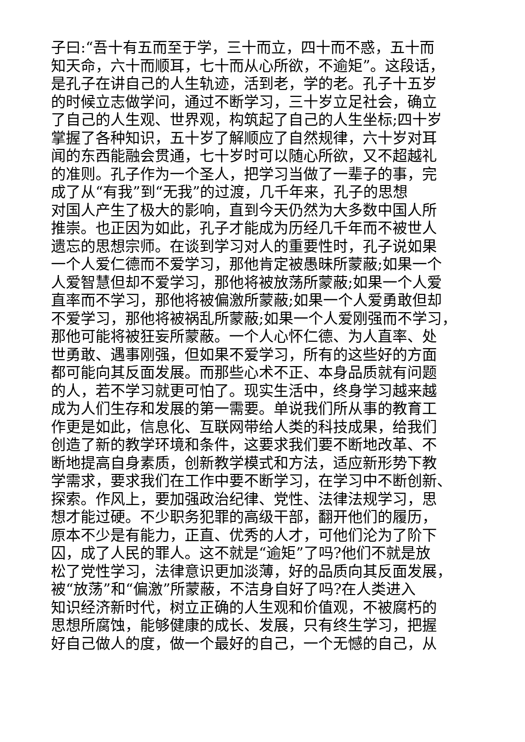子曰:“吾十有五而至于学，三十而立，四十而不惑，五十而
知天命，六十而顺耳，七十而从心所欲，不逾矩”。这段话，
是孔子在讲自己的人生轨迹，活到老，学的老。孔子十五岁
的时候立志做学问，通过不断学习，三十岁立足社会，确立
了自己的人生观、世界观，构筑起了自己的人生坐标;四十岁
掌握了各种知识，五十岁了解顺应了自然规律，六十岁对耳
闻的东西能融会贯通，七十岁时可以随心所欲，又不超越礼
的准则。孔子作为一个圣人，把学习当做了一辈子的事，完
成了从“有我”到“无我”的过渡，几千年来，孔子的思想
对国人产生了极大的影响，直到今天仍然为大多数中国人所
推崇。也正因为如此，孔子才能成为历经几千年而不被世人
遗忘的思想宗师。在谈到学习对人的重要性时，孔子说如果
一个人爱仁德而不爱学习，那他肯定被愚昧所蒙蔽;如果一个
人爱智慧但却不爱学习，那他将被放荡所蒙蔽;如果一个人爱
直率而不学习，那他将被偏激所蒙蔽;如果一个人爱勇敢但却
不爱学习，那他将被祸乱所蒙蔽;如果一个人爱刚强而不学习，
那他可能将被狂妄所蒙蔽。一个人心怀仁德、为人直率、处
世勇敢、遇事刚强，但如果不爱学习，所有的这些好的方面
都可能向其反面发展。而那些心术不正、本身品质就有问题
的人，若不学习就更可怕了。现实生活中，终身学习越来越
成为人们生存和发展的第一需要。单说我们所从事的教育工
作更是如此，信息化、互联网带给人类的科技成果，给我们
创造了新的教学环境和条件，这要求我们要不断地改革、不
断地提高自身素质，创新教学模式和方法，适应新形势下教
学需求，要求我们在工作中要不断学习，在学习中不断创新、
探索。作风上，要加强政治纪律、党性、法律法规学习，思
想才能过硬。不少职务犯罪的高级干部，翻开他们的履历，
原本不少是有能力，正直、优秀的人才，可他们沦为了阶下
囚，成了人民的罪人。这不就是“逾矩”了吗?他们不就是放
松了党性学习，法律意识更加淡薄，好的品质向其反面发展，
被“放荡”和“偏激”所蒙蔽，不洁身自好了吗?在人类进入
知识经济新时代，树立正确的人生观和价值观，不被腐朽的
思想所腐蚀，能够健康的成长、发展，只有终生学习，把握
好自己做人的度，做一个最好的自己，一个无憾的自己，从